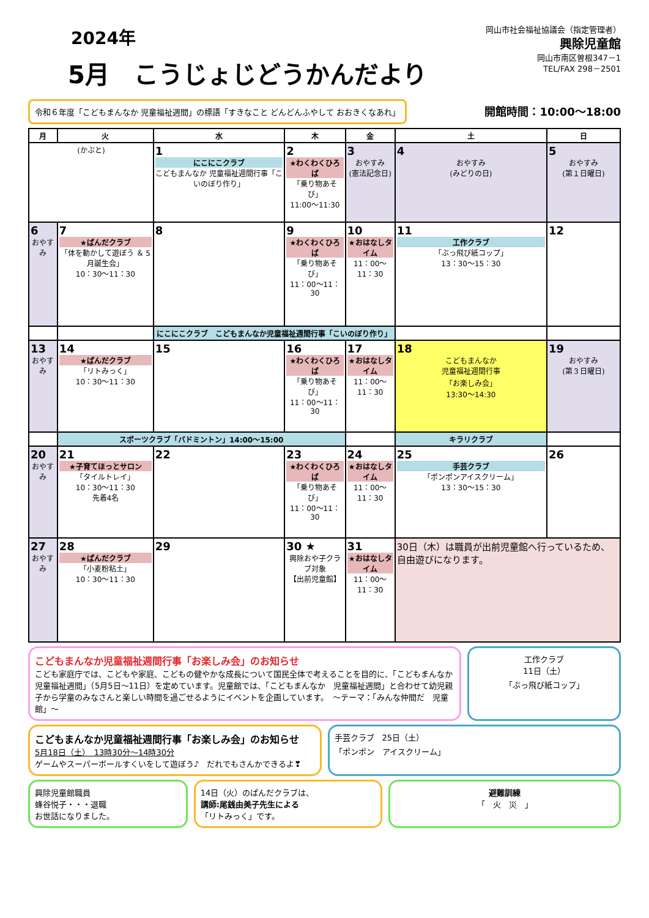2024年
5月　こうじょじどうかんだより
岡山市社会福祉協議会（指定管理者）
興除児童館
岡山市南区曽根347－1
TEL/FAX 298－2501
令和６年度「こどもまんなか 児童福祉週間」の標語「すきなこと どんどんふやして おおきくなあれ」 開館時間：10:00～18:00
| 月 | 火 | 水 | 木 | 金 | 土 | 日 |
| --- | --- | --- | --- | --- | --- | --- |
| (かぶと) | | 1 にこにこクラブ こどもまんなか 児童福祉週間行事「こいのぼり作り」 | 2 ★わくわくひろば 「乗り物あそび」 11:00～11:30 | 3 おやすみ (憲法記念日) | 4 おやすみ (みどりの日) | 5 おやすみ (第１日曜日) |
| 6 おやすみ | 7 ★ぱんだクラブ 「体を動かして遊ぼう ＆ 5月誕生会」 10：30～11：30 | 8 | 9 ★わくわくひろば 「乗り物あそび」 11：00～11：30 | 10 ★おはなしタイム 11：00～11：30 | 11 工作クラブ 「ぶっ飛び紙コップ」 13：30～15：30 | 12 |
| | | にこにこクラブ こどもまんなか児童福祉週間行事「こいのぼり作り」 | | | | |
| 13 おやすみ | 14 ★ぱんだクラブ 「リトみっく」 10：30～11：30 | 15 | 16 ★わくわくひろば 「乗り物あそび」 11：00～11：30 | 17 ★おはなしタイム 11：00～11：30 | 18 こどもまんなか 児童福祉週間行事 「お楽しみ会」 13:30～14:30 | 19 おやすみ (第３日曜日) |
| | スポーツクラブ「バドミントン」14:00～15:00 | | | | キラリクラブ | |
| 20 おやすみ | 21 ★子育てほっとサロン 「タイルトレイ」 10：30～11：30 先着4名 | 22 | 23 ★わくわくひろば 「乗り物あそび」 11：00～11：30 | 24 ★おはなしタイム 11：00～11：30 | 25 手芸クラブ 「ポンポンアイスクリーム」 13：30～15：30 | 26 |
| 27 おやすみ | 28 ★ぱんだクラブ 「小麦粉粘土」 10：30～11：30 | 29 | 30 ★ 興除おや子クラブ対象 【出前児童館】 | 31 ★おはなしタイム 11：00～11：30 | 30日（木）は職員が出前児童館へ行っているため、自由遊びになります。 | |
こどもまんなか児童福祉週間行事「お楽しみ会」のお知らせ
こども家庭庁では、こどもや家庭、こどもの健やかな成長について国民全体で考えることを目的に、「こどもまんなか　児童福祉週間」（5月5日～11日）を定めています。児童館では、「こどもまんなか　児童福祉週間」と合わせて幼児親子から学童のみなさんと楽しい時間を過ごせるようにイベントを企画しています。　～テーマ：「みんな仲間だ　児童館」～
工作クラブ
11日（土）
「ぶっ飛び紙コップ」
こどもまんなか児童福祉週間行事「お楽しみ会」のお知らせ
5月18日（土）　13時30分～14時30分
ゲームやスーパーボールすくいをして遊ぼう♪　だれでもさんかできるよ❣
手芸クラブ　25日（土）
「ポンポン　アイスクリーム」
興除児童館職員
蜂谷悦子・・・退職
お世話になりました。
14日（火）のぱんだクラブは、
講師:尾銭由美子先生による
「リトみっく」です。
避難訓練
「　火　災　」